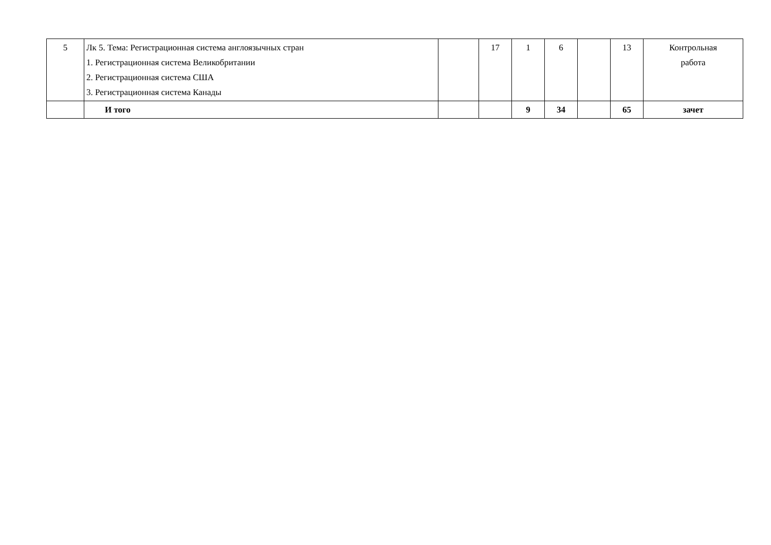| 5 | Лк 5. Тема: Регистрационная система англоязычных стран 1. Регистрационная система Великобритании 2. Регистрационная система США 3. Регистрационная система Канады | | 17 | 1 | 6 | | 13 | Контрольная работа |
| | И того | | | 9 | 34 | | 65 | зачет |